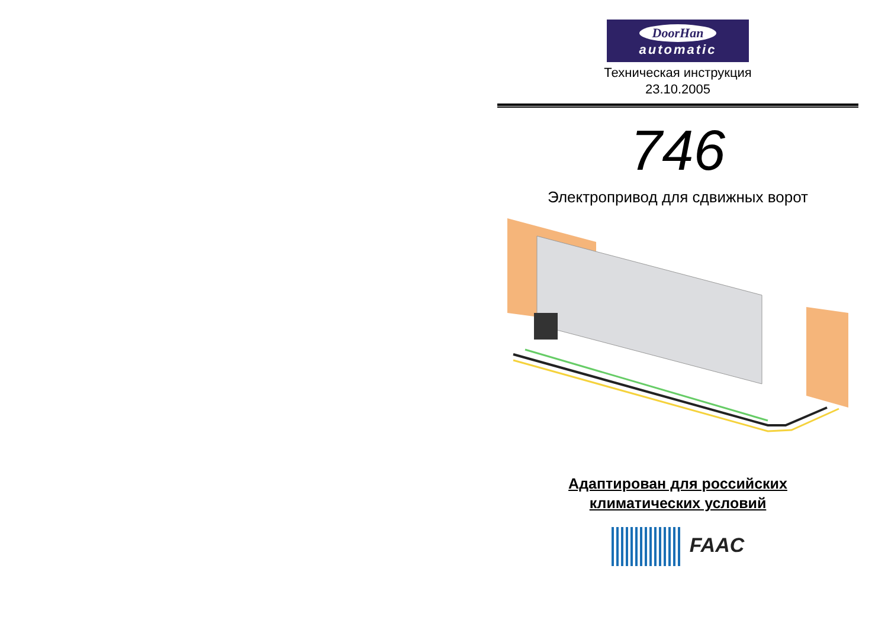DoorHan
automatic
Техническая инструкция
23.10.2005
746
Электропривод для сдвижных ворот
Адаптирован для российских
климатических условий
FAAC